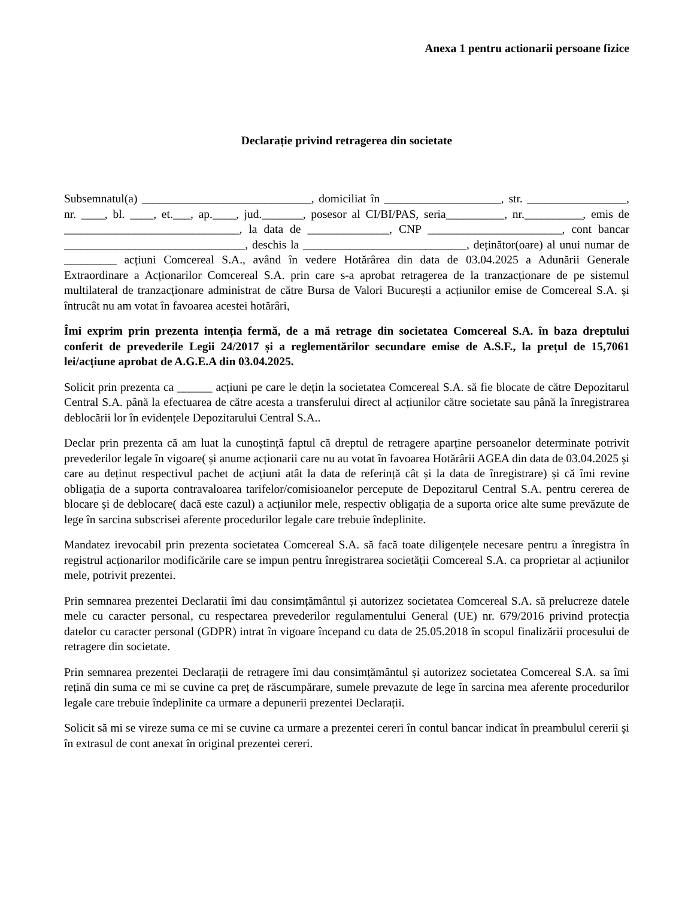Anexa 1 pentru actionarii persoane fizice
Declarație privind retragerea din societate
Subsemnatul(a) _____________________________, domiciliat în ____________________, str. _________________, nr. ____, bl. ____, et.___, ap.____, jud._______, posesor al CI/BI/PAS, seria__________, nr.__________, emis de ______________________________, la data de ______________, CNP _______________________, cont bancar _______________________________, deschis la ____________________________, deținător(oare) al unui numar de _________ acțiuni Comcereal S.A., având în vedere Hotărârea din data de 03.04.2025 a Adunării Generale Extraordinare a Acționarilor Comcereal S.A. prin care s-a aprobat retragerea de la tranzacționare de pe sistemul multilateral de tranzacționare administrat de către Bursa de Valori București a acțiunilor emise de Comcereal S.A. și întrucât nu am votat în favoarea acestei hotărâri,
Îmi exprim prin prezenta intenția fermă, de a mă retrage din societatea Comcereal S.A. în baza dreptului conferit de prevederile Legii 24/2017 și a reglementărilor secundare emise de A.S.F., la prețul de 15,7061 lei/acțiune aprobat de A.G.E.A din 03.04.2025.
Solicit prin prezenta ca ______ acțiuni pe care le dețin la societatea Comcereal S.A. să fie blocate de către Depozitarul Central S.A. până la efectuarea de către acesta a transferului direct al acțiunilor către societate sau până la înregistrarea deblocării lor în evidențele Depozitarului Central S.A..
Declar prin prezenta că am luat la cunoștință faptul că dreptul de retragere aparține persoanelor determinate potrivit prevederilor legale în vigoare( și anume acționarii care nu au votat în favoarea Hotărârii AGEA din data de 03.04.2025 și care au deținut respectivul pachet de acțiuni atât la data de referință cât și la data de înregistrare) și că îmi revine obligația de a suporta contravaloarea tarifelor/comisioanelor percepute de Depozitarul Central S.A. pentru cererea de blocare și de deblocare( dacă este cazul) a acțiunilor mele, respectiv obligația de a suporta orice alte sume prevăzute de lege în sarcina subscrisei aferente procedurilor legale care trebuie îndeplinite.
Mandatez irevocabil prin prezenta societatea Comcereal S.A. să facă toate diligențele necesare pentru a înregistra în registrul acționarilor modificările care se impun pentru înregistrarea societății Comcereal S.A. ca proprietar al acțiunilor mele, potrivit prezentei.
Prin semnarea prezentei Declaratii îmi dau consimțământul și autorizez societatea Comcereal S.A. să prelucreze datele mele cu caracter personal, cu respectarea prevederilor regulamentului General (UE) nr. 679/2016 privind protecția datelor cu caracter personal (GDPR) intrat în vigoare începand cu data de 25.05.2018 în scopul finalizării procesului de retragere din societate.
Prin semnarea prezentei Declarații de retragere îmi dau consimțământul și autorizez societatea Comcereal S.A. sa îmi rețină din suma ce mi se cuvine ca preț de răscumpărare, sumele prevazute de lege în sarcina mea aferente procedurilor legale care trebuie îndeplinite ca urmare a depunerii prezentei Declarații.
Solicit să mi se vireze suma ce mi se cuvine ca urmare a prezentei cereri în contul bancar indicat în preambulul cererii și în extrasul de cont anexat în original prezentei cereri.